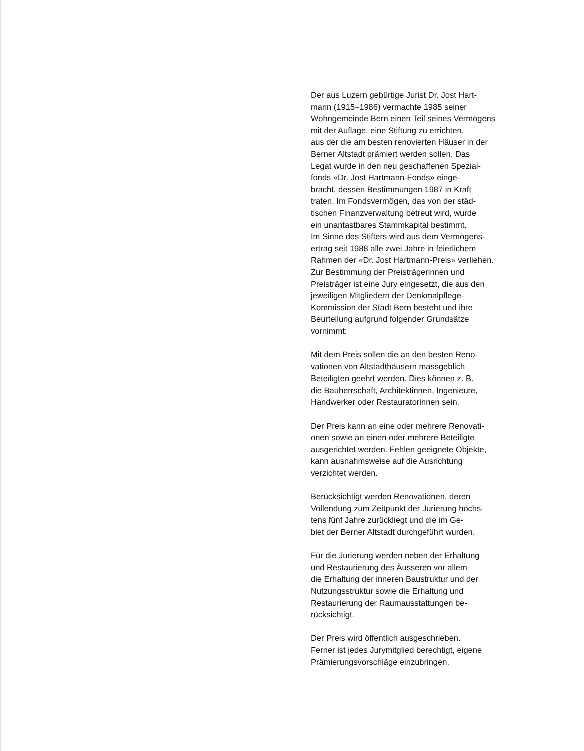Der aus Luzern gebürtige Jurist Dr. Jost Hart-
mann (1915–1986) vermachte 1985 seiner
Wohngemeinde Bern einen Teil seines Vermögens
mit der Auflage, eine Stiftung zu errichten,
aus der die am besten renovierten Häuser in der
Berner Altstadt prämiert werden sollen. Das
Legat wurde in den neu geschaffenen Spezial-
fonds «Dr. Jost Hartmann-Fonds» einge-
bracht, dessen Bestimmungen 1987 in Kraft
traten. Im Fondsvermögen, das von der städ-
tischen Finanzverwaltung betreut wird, wurde
ein unantastbares Stammkapital bestimmt.
Im Sinne des Stifters wird aus dem Vermögens-
ertrag seit 1988 alle zwei Jahre in feierlichem
Rahmen der «Dr. Jost Hartmann-Preis» verliehen.
Zur Bestimmung der Preisträgerinnen und
Preisträger ist eine Jury eingesetzt, die aus den
jeweiligen Mitgliedern der Denkmalpflege-
Kommission der Stadt Bern besteht und ihre
Beurteilung aufgrund folgender Grundsätze
vornimmt:
Mit dem Preis sollen die an den besten Reno-
vationen von Altstadthäusern massgeblich
Beteiligten geehrt werden. Dies können z. B.
die Bauherrschaft, Architektinnen, Ingenieure,
Handwerker oder Restauratorinnen sein.
Der Preis kann an eine oder mehrere Renovati-
onen sowie an einen oder mehrere Beteiligte
ausgerichtet werden. Fehlen geeignete Objekte,
kann ausnahmsweise auf die Ausrichtung
verzichtet werden.
Berücksichtigt werden Renovationen, deren
Vollendung zum Zeitpunkt der Jurierung höchs-
tens fünf Jahre zurückliegt und die im Ge-
biet der Berner Altstadt durchgeführt wurden.
Für die Jurierung werden neben der Erhaltung
und Restaurierung des Äusseren vor allem
die Erhaltung der inneren Baustruktur und der
Nutzungsstruktur sowie die Erhaltung und
Restaurierung der Raumausstattungen be-
rücksichtigt.
Der Preis wird öffentlich ausgeschrieben.
Ferner ist jedes Jurymitglied berechtigt, eigene
Prämierungsvorschläge einzubringen.